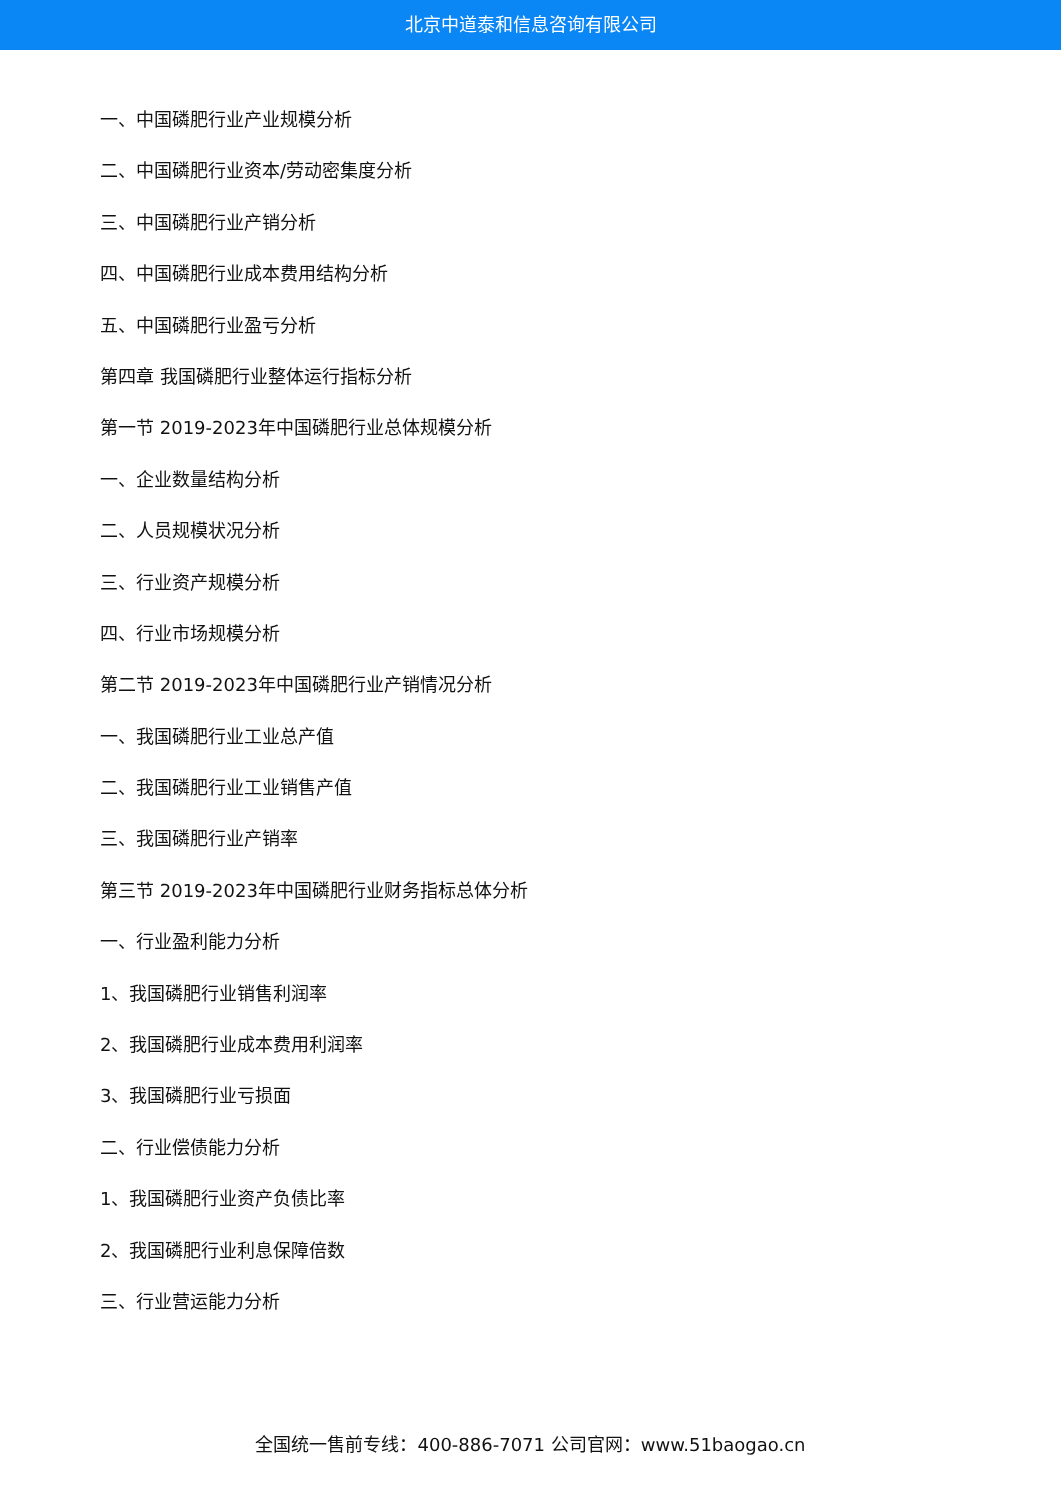北京中道泰和信息咨询有限公司
一、中国磷肥行业产业规模分析
二、中国磷肥行业资本/劳动密集度分析
三、中国磷肥行业产销分析
四、中国磷肥行业成本费用结构分析
五、中国磷肥行业盈亏分析
第四章 我国磷肥行业整体运行指标分析
第一节 2019-2023年中国磷肥行业总体规模分析
一、企业数量结构分析
二、人员规模状况分析
三、行业资产规模分析
四、行业市场规模分析
第二节 2019-2023年中国磷肥行业产销情况分析
一、我国磷肥行业工业总产值
二、我国磷肥行业工业销售产值
三、我国磷肥行业产销率
第三节 2019-2023年中国磷肥行业财务指标总体分析
一、行业盈利能力分析
1、我国磷肥行业销售利润率
2、我国磷肥行业成本费用利润率
3、我国磷肥行业亏损面
二、行业偿债能力分析
1、我国磷肥行业资产负债比率
2、我国磷肥行业利息保障倍数
三、行业营运能力分析
全国统一售前专线：400-886-7071 公司官网：www.51baogao.cn